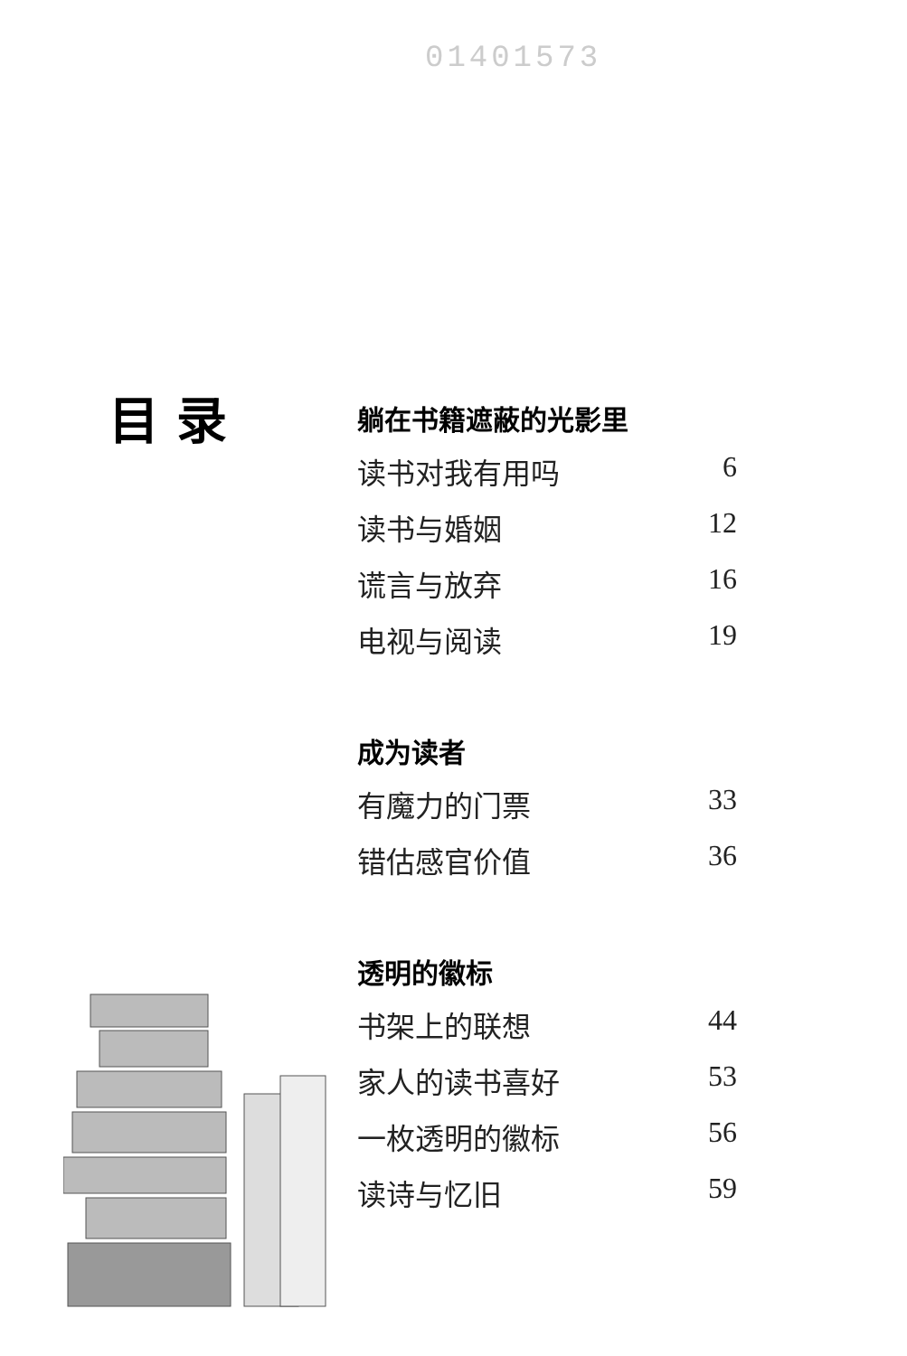01401573
目 录
躺在书籍遮蔽的光影里
读书对我有用吗 6
读书与婚姻 12
谎言与放弃 16
电视与阅读 19
成为读者
有魔力的门票 33
错估感官价值 36
透明的徽标
书架上的联想 44
家人的读书喜好 53
一枚透明的徽标 56
读诗与忆旧 59